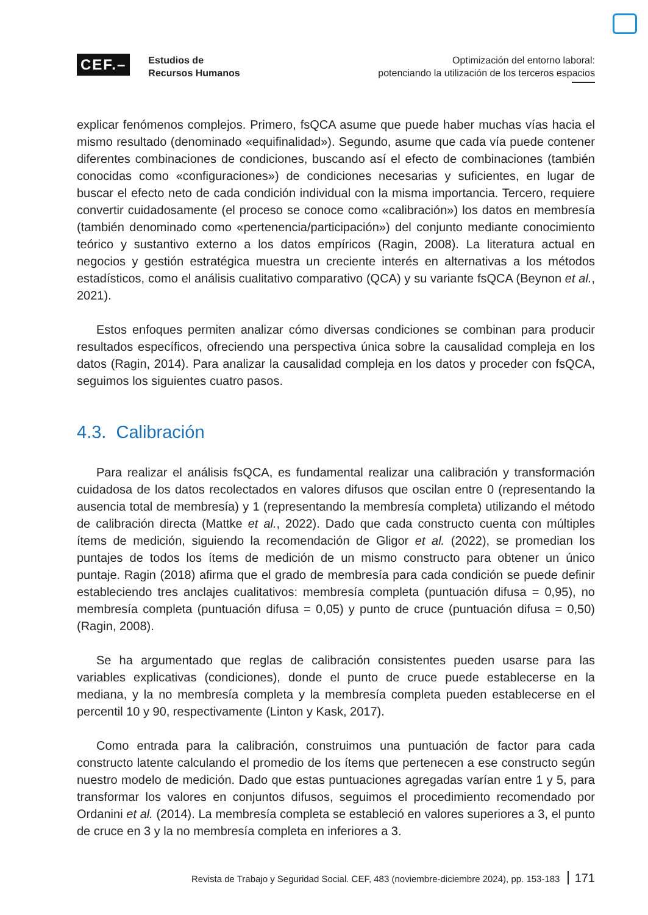CEF.–
Estudios de
Recursos Humanos
Optimización del entorno laboral:
potenciando la utilización de los terceros espacios
explicar fenómenos complejos. Primero, fsQCA asume que puede haber muchas vías hacia el mismo resultado (denominado «equifinalidad»). Segundo, asume que cada vía puede contener diferentes combinaciones de condiciones, buscando así el efecto de combinaciones (también conocidas como «configuraciones») de condiciones necesarias y suficientes, en lugar de buscar el efecto neto de cada condición individual con la misma importancia. Tercero, requiere convertir cuidadosamente (el proceso se conoce como «calibración») los datos en membresía (también denominado como «pertenencia/participación») del conjunto mediante conocimiento teórico y sustantivo externo a los datos empíricos (Ragin, 2008). La literatura actual en negocios y gestión estratégica muestra un creciente interés en alternativas a los métodos estadísticos, como el análisis cualitativo comparativo (QCA) y su variante fsQCA (Beynon et al., 2021).
Estos enfoques permiten analizar cómo diversas condiciones se combinan para producir resultados específicos, ofreciendo una perspectiva única sobre la causalidad compleja en los datos (Ragin, 2014). Para analizar la causalidad compleja en los datos y proceder con fsQCA, seguimos los siguientes cuatro pasos.
4.3. Calibración
Para realizar el análisis fsQCA, es fundamental realizar una calibración y transformación cuidadosa de los datos recolectados en valores difusos que oscilan entre 0 (representando la ausencia total de membresía) y 1 (representando la membresía completa) utilizando el método de calibración directa (Mattke et al., 2022). Dado que cada constructo cuenta con múltiples ítems de medición, siguiendo la recomendación de Gligor et al. (2022), se promedian los puntajes de todos los ítems de medición de un mismo constructo para obtener un único puntaje. Ragin (2018) afirma que el grado de membresía para cada condición se puede definir estableciendo tres anclajes cualitativos: membresía completa (puntuación difusa = 0,95), no membresía completa (puntuación difusa = 0,05) y punto de cruce (puntuación difusa = 0,50) (Ragin, 2008).
Se ha argumentado que reglas de calibración consistentes pueden usarse para las variables explicativas (condiciones), donde el punto de cruce puede establecerse en la mediana, y la no membresía completa y la membresía completa pueden establecerse en el percentil 10 y 90, respectivamente (Linton y Kask, 2017).
Como entrada para la calibración, construimos una puntuación de factor para cada constructo latente calculando el promedio de los ítems que pertenecen a ese constructo según nuestro modelo de medición. Dado que estas puntuaciones agregadas varían entre 1 y 5, para transformar los valores en conjuntos difusos, seguimos el procedimiento recomendado por Ordanini et al. (2014). La membresía completa se estableció en valores superiores a 3, el punto de cruce en 3 y la no membresía completa en inferiores a 3.
Revista de Trabajo y Seguridad Social. CEF, 483 (noviembre-diciembre 2024), pp. 153-183 171